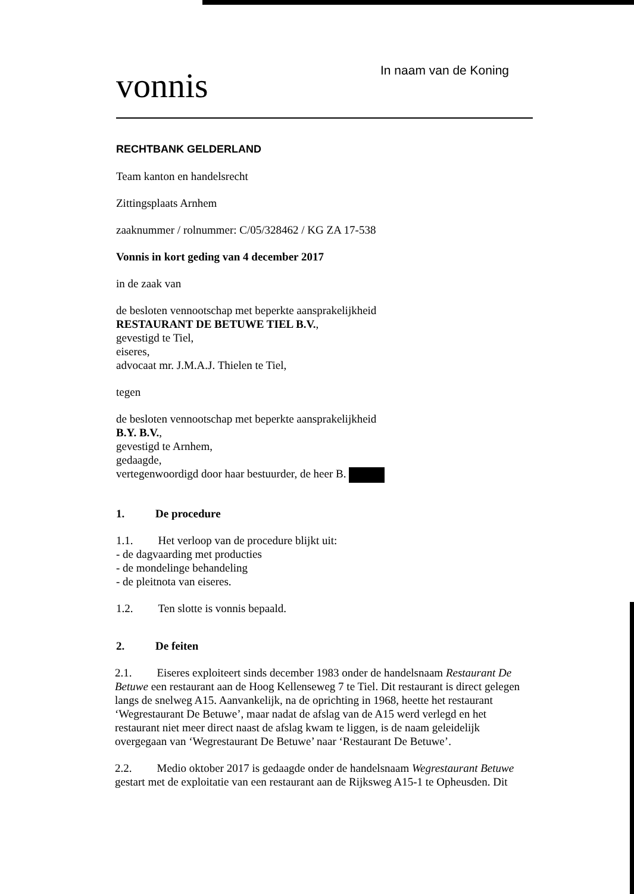vonnis
In naam van de Koning
RECHTBANK GELDERLAND
Team kanton en handelsrecht
Zittingsplaats Arnhem
zaaknummer / rolnummer: C/05/328462 / KG ZA 17-538
Vonnis in kort geding van 4 december 2017
in de zaak van
de besloten vennootschap met beperkte aansprakelijkheid
RESTAURANT DE BETUWE TIEL B.V.,
gevestigd te Tiel,
eiseres,
advocaat mr. J.M.A.J. Thielen te Tiel,
tegen
de besloten vennootschap met beperkte aansprakelijkheid
B.Y. B.V.,
gevestigd te Arnhem,
gedaagde,
vertegenwoordigd door haar bestuurder, de heer B.
1. De procedure
1.1. Het verloop van de procedure blijkt uit:
- de dagvaarding met producties
- de mondelinge behandeling
- de pleitnota van eiseres.
1.2. Ten slotte is vonnis bepaald.
2. De feiten
2.1. Eiseres exploiteert sinds december 1983 onder de handelsnaam Restaurant De Betuwe een restaurant aan de Hoog Kellenseweg 7 te Tiel. Dit restaurant is direct gelegen langs de snelweg A15. Aanvankelijk, na de oprichting in 1968, heette het restaurant ‘Wegrestaurant De Betuwe’, maar nadat de afslag van de A15 werd verlegd en het restaurant niet meer direct naast de afslag kwam te liggen, is de naam geleidelijk overgegaan van ‘Wegrestaurant De Betuwe’ naar ‘Restaurant De Betuwe’.
2.2. Medio oktober 2017 is gedaagde onder de handelsnaam Wegrestaurant Betuwe gestart met de exploitatie van een restaurant aan de Rijksweg A15-1 te Opheusden. Dit